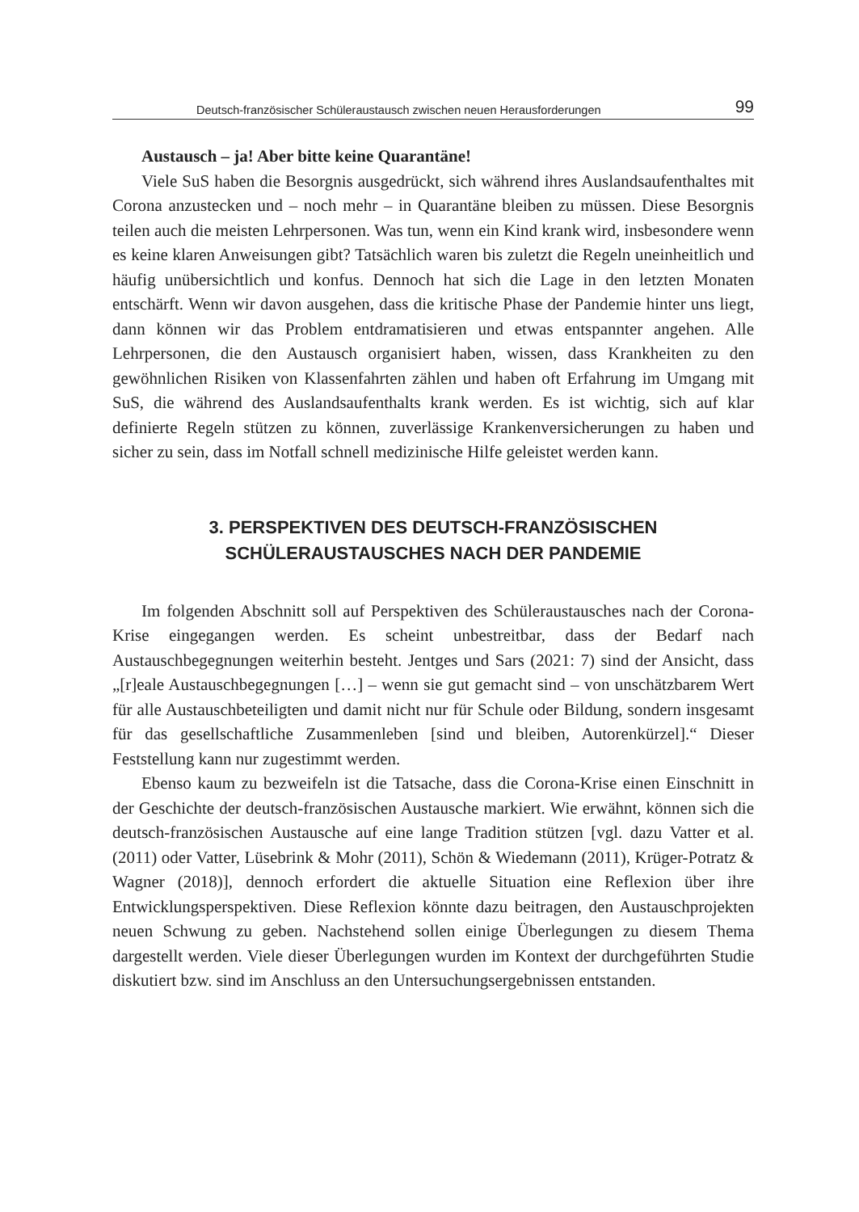Deutsch-französischer Schüleraustausch zwischen neuen Herausforderungen 99
Austausch – ja! Aber bitte keine Quarantäne!
Viele SuS haben die Besorgnis ausgedrückt, sich während ihres Auslandsaufenthaltes mit Corona anzustecken und – noch mehr – in Quarantäne bleiben zu müssen. Diese Besorgnis teilen auch die meisten Lehrpersonen. Was tun, wenn ein Kind krank wird, insbesondere wenn es keine klaren Anweisungen gibt? Tatsächlich waren bis zuletzt die Regeln uneinheitlich und häufig unübersichtlich und konfus. Dennoch hat sich die Lage in den letzten Monaten entschärft. Wenn wir davon ausgehen, dass die kritische Phase der Pandemie hinter uns liegt, dann können wir das Problem entdramatisieren und etwas entspannter angehen. Alle Lehrpersonen, die den Austausch organisiert haben, wissen, dass Krankheiten zu den gewöhnlichen Risiken von Klassenfahrten zählen und haben oft Erfahrung im Umgang mit SuS, die während des Auslandsaufenthalts krank werden. Es ist wichtig, sich auf klar definierte Regeln stützen zu können, zuverlässige Krankenversicherungen zu haben und sicher zu sein, dass im Notfall schnell medizinische Hilfe geleistet werden kann.
3. PERSPEKTIVEN DES DEUTSCH-FRANZÖSISCHEN
SCHÜLERAUSTAUSCHES NACH DER PANDEMIE
Im folgenden Abschnitt soll auf Perspektiven des Schüleraustausches nach der Corona-Krise eingegangen werden. Es scheint unbestreitbar, dass der Bedarf nach Austauschbegegnungen weiterhin besteht. Jentges und Sars (2021: 7) sind der Ansicht, dass „[r]eale Austauschbegegnungen […] – wenn sie gut gemacht sind – von unschätzbarem Wert für alle Austauschbeteiligten und damit nicht nur für Schule oder Bildung, sondern insgesamt für das gesellschaftliche Zusammenleben [sind und bleiben, Autorenkürzel].“ Dieser Feststellung kann nur zugestimmt werden.
Ebenso kaum zu bezweifeln ist die Tatsache, dass die Corona-Krise einen Einschnitt in der Geschichte der deutsch-französischen Austausche markiert. Wie erwähnt, können sich die deutsch-französischen Austausche auf eine lange Tradition stützen [vgl. dazu Vatter et al. (2011) oder Vatter, Lüsebrink & Mohr (2011), Schön & Wiedemann (2011), Krüger-Potratz & Wagner (2018)], dennoch erfordert die aktuelle Situation eine Reflexion über ihre Entwicklungsperspektiven. Diese Reflexion könnte dazu beitragen, den Austauschprojekten neuen Schwung zu geben. Nachstehend sollen einige Überlegungen zu diesem Thema dargestellt werden. Viele dieser Überlegungen wurden im Kontext der durchgeführten Studie diskutiert bzw. sind im Anschluss an den Untersuchungsergebnissen entstanden.